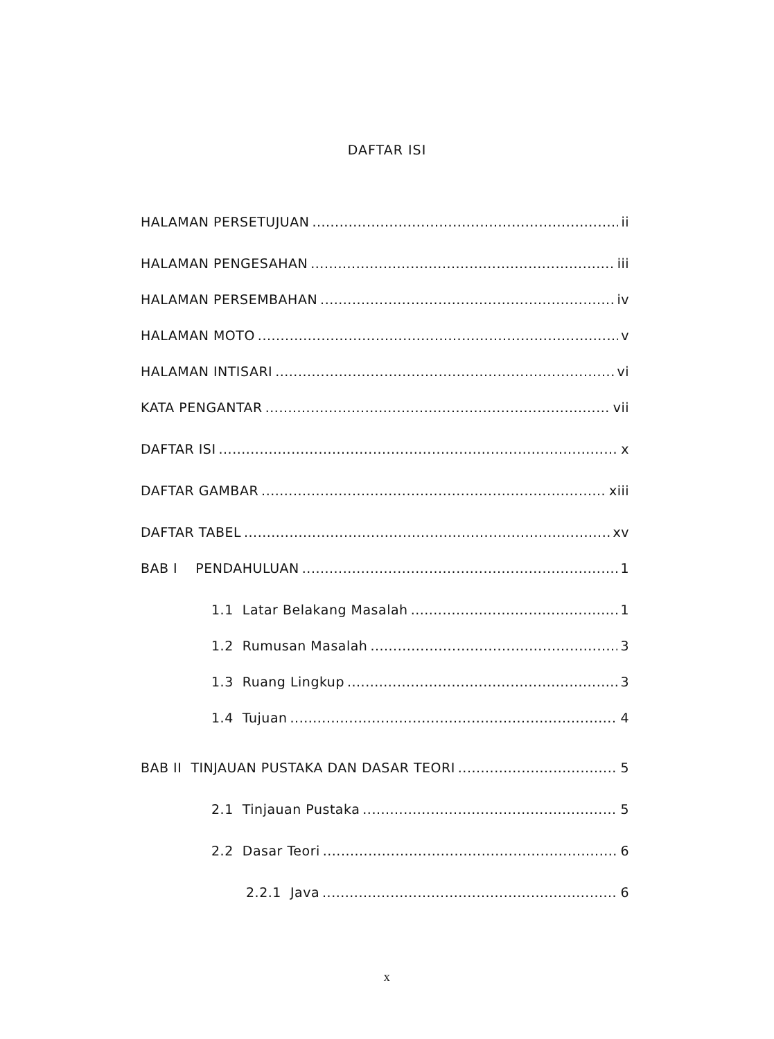DAFTAR ISI
HALAMAN PERSETUJUAN ii
HALAMAN PENGESAHAN iii
HALAMAN PERSEMBAHAN iv
HALAMAN MOTO v
HALAMAN INTISARI vi
KATA PENGANTAR vii
DAFTAR ISI x
DAFTAR GAMBAR xiii
DAFTAR TABEL xv
BAB I PENDAHULUAN 1
1.1 Latar Belakang Masalah 1
1.2 Rumusan Masalah 3
1.3 Ruang Lingkup 3
1.4 Tujuan 4
BAB II TINJAUAN PUSTAKA DAN DASAR TEORI 5
2.1 Tinjauan Pustaka 5
2.2 Dasar Teori 6
2.2.1 Java 6
x